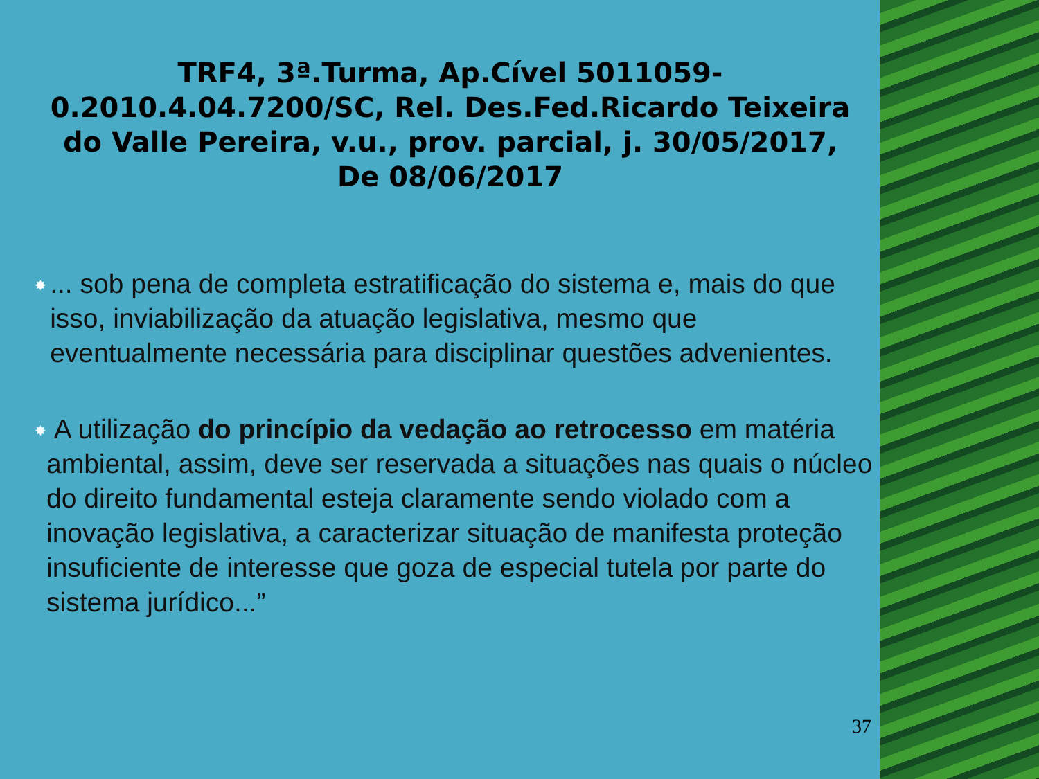TRF4, 3ª.Turma, Ap.Cível 5011059-0.2010.4.04.7200/SC, Rel. Des.Fed.Ricardo Teixeira do Valle Pereira, v.u., prov. parcial, j. 30/05/2017, De 08/06/2017
✸... sob pena de completa estratificação do sistema e, mais do que isso, inviabilização da atuação legislativa, mesmo que eventualmente necessária para disciplinar questões advenientes.
✸ A utilização do princípio da vedação ao retrocesso em matéria ambiental, assim, deve ser reservada a situações nas quais o núcleo do direito fundamental esteja claramente sendo violado com a inovação legislativa, a caracterizar situação de manifesta proteção insuficiente de interesse que goza de especial tutela por parte do sistema jurídico...”
37